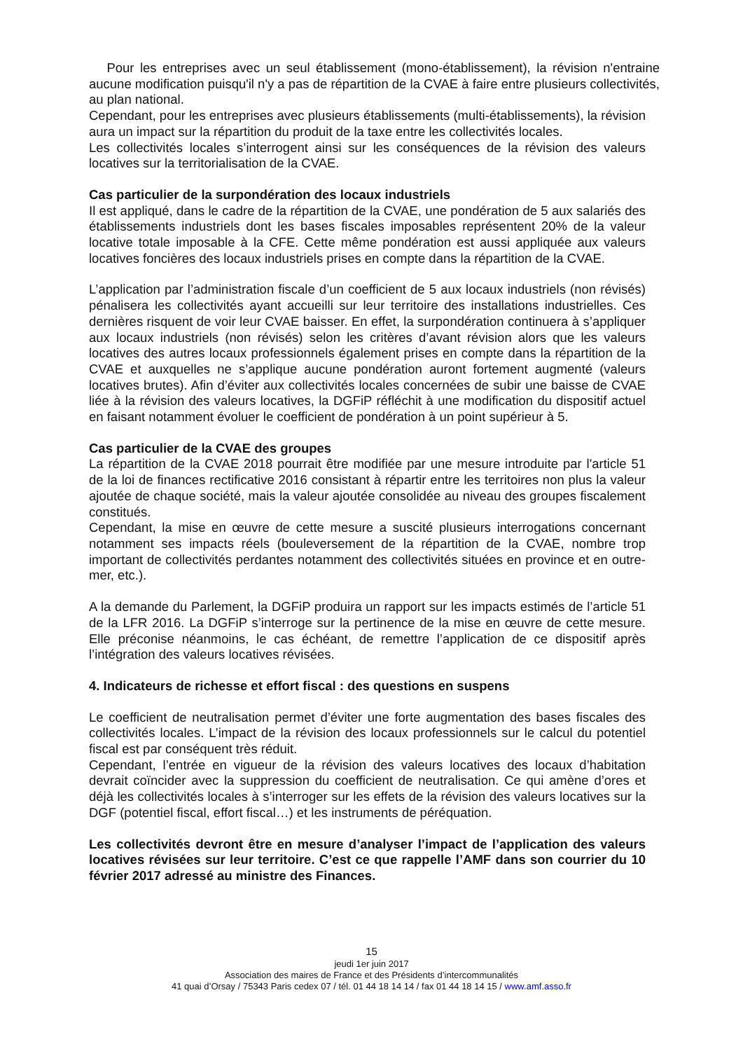Pour les entreprises avec un seul établissement (mono-établissement), la révision n'entraine aucune modification puisqu'il n'y a pas de répartition de la CVAE à faire entre plusieurs collectivités, au plan national.
Cependant, pour les entreprises avec plusieurs établissements (multi-établissements), la révision aura un impact sur la répartition du produit de la taxe entre les collectivités locales.
Les collectivités locales s’interrogent ainsi sur les conséquences de la révision des valeurs locatives sur la territorialisation de la CVAE.
Cas particulier de la surpondération des locaux industriels
Il est appliqué, dans le cadre de la répartition de la CVAE, une pondération de 5 aux salariés des établissements industriels dont les bases fiscales imposables représentent 20% de la valeur locative totale imposable à la CFE. Cette même pondération est aussi appliquée aux valeurs locatives foncières des locaux industriels prises en compte dans la répartition de la CVAE.
L’application par l’administration fiscale d’un coefficient de 5 aux locaux industriels (non révisés) pénalisera les collectivités ayant accueilli sur leur territoire des installations industrielles. Ces dernières risquent de voir leur CVAE baisser. En effet, la surpondération continuera à s’appliquer aux locaux industriels (non révisés) selon les critères d’avant révision alors que les valeurs locatives des autres locaux professionnels également prises en compte dans la répartition de la CVAE et auxquelles ne s’applique aucune pondération auront fortement augmenté (valeurs locatives brutes). Afin d’éviter aux collectivités locales concernées de subir une baisse de CVAE liée à la révision des valeurs locatives, la DGFiP réfléchit à une modification du dispositif actuel en faisant notamment évoluer le coefficient de pondération à un point supérieur à 5.
Cas particulier de la CVAE des groupes
La répartition de la CVAE 2018 pourrait être modifiée par une mesure introduite par l'article 51 de la loi de finances rectificative 2016 consistant à répartir entre les territoires non plus la valeur ajoutée de chaque société, mais la valeur ajoutée consolidée au niveau des groupes fiscalement constitués.
Cependant, la mise en œuvre de cette mesure a suscité plusieurs interrogations concernant notamment ses impacts réels (bouleversement de la répartition de la CVAE, nombre trop important de collectivités perdantes notamment des collectivités situées en province et en outre-mer, etc.).
A la demande du Parlement, la DGFiP produira un rapport sur les impacts estimés de l’article 51 de la LFR 2016. La DGFiP s’interroge sur la pertinence de la mise en œuvre de cette mesure. Elle préconise néanmoins, le cas échéant, de remettre l’application de ce dispositif après l’intégration des valeurs locatives révisées.
4. Indicateurs de richesse et effort fiscal : des questions en suspens
Le coefficient de neutralisation permet d’éviter une forte augmentation des bases fiscales des collectivités locales. L’impact de la révision des locaux professionnels sur le calcul du potentiel fiscal est par conséquent très réduit.
Cependant, l’entrée en vigueur de la révision des valeurs locatives des locaux d’habitation devrait coïncider avec la suppression du coefficient de neutralisation. Ce qui amène d’ores et déjà les collectivités locales à s’interroger sur les effets de la révision des valeurs locatives sur la DGF (potentiel fiscal, effort fiscal…) et les instruments de péréquation.
Les collectivités devront être en mesure d’analyser l’impact de l’application des valeurs locatives révisées sur leur territoire. C’est ce que rappelle l’AMF dans son courrier du 10 février 2017 adressé au ministre des Finances.
15
jeudi 1er juin 2017
Association des maires de France et des Présidents d’intercommunalités
41 quai d’Orsay / 75343 Paris cedex 07 / tél. 01 44 18 14 14 / fax 01 44 18 14 15 / www.amf.asso.fr